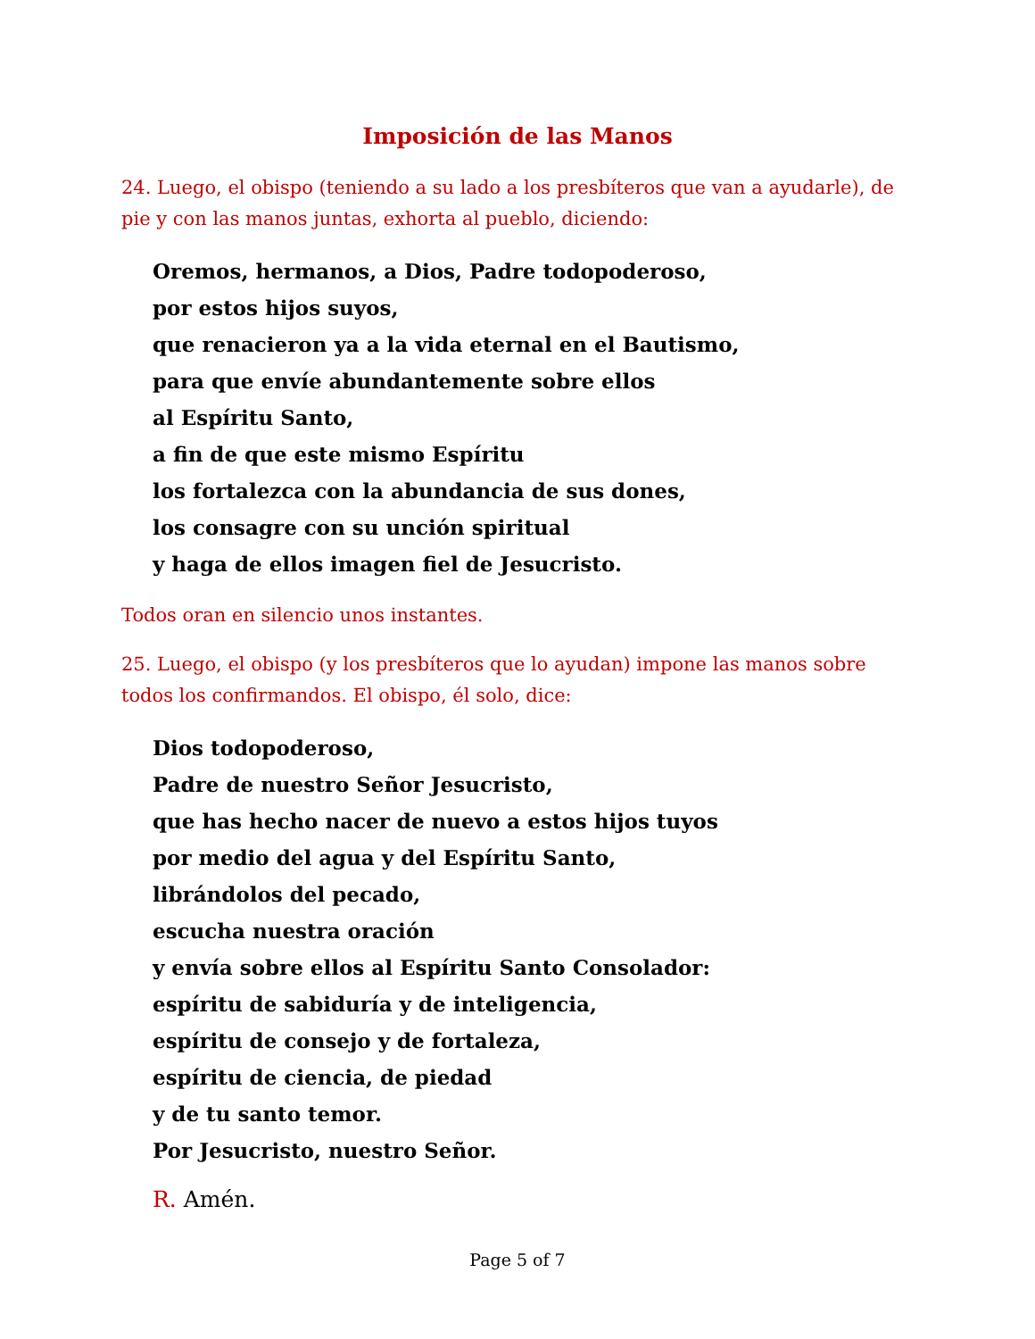Imposición de las Manos
24. Luego, el obispo (teniendo a su lado a los presbíteros que van a ayudarle), de pie y con las manos juntas, exhorta al pueblo, diciendo:
Oremos, hermanos, a Dios, Padre todopoderoso,
por estos hijos suyos,
que renacieron ya a la vida eternal en el Bautismo,
para que envíe abundantemente sobre ellos
al Espíritu Santo,
a fin de que este mismo Espíritu
los fortalezca con la abundancia de sus dones,
los consagre con su unción spiritual
y haga de ellos imagen fiel de Jesucristo.
Todos oran en silencio unos instantes.
25. Luego, el obispo (y los presbíteros que lo ayudan) impone las manos sobre todos los confirmandos. El obispo, él solo, dice:
Dios todopoderoso,
Padre de nuestro Señor Jesucristo,
que has hecho nacer de nuevo a estos hijos tuyos
por medio del agua y del Espíritu Santo,
librándolos del pecado,
escucha nuestra oración
y envía sobre ellos al Espíritu Santo Consolador:
espíritu de sabiduría y de inteligencia,
espíritu de consejo y de fortaleza,
espíritu de ciencia, de piedad
y de tu santo temor.
Por Jesucristo, nuestro Señor.
R. Amén.
Page 5 of 7